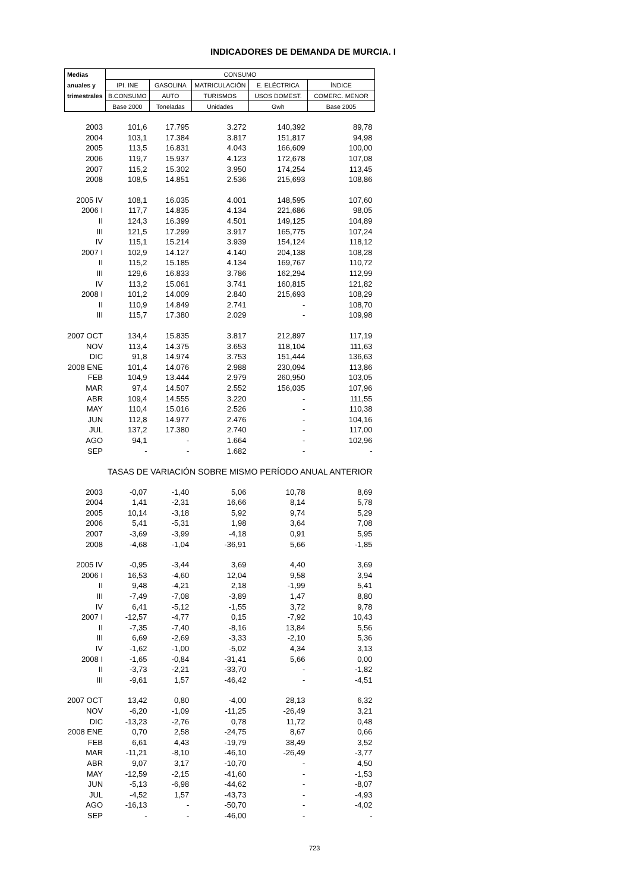INDICADORES DE DEMANDA DE MURCIA. I
| Medias | CONSUMO | | | | |
| --- | --- | --- | --- | --- | --- |
| anuales y | IPI. INE | GASOLINA | MATRICULACIÓN | E. ELÉCTRICA | ÍNDICE |
| trimestrales | B.CONSUMO | AUTO | TURISMOS | USOS DOMEST. | COMERC. MENOR |
| | Base 2000 | Toneladas | Unidades | Gwh | Base 2005 |
| 2003 | 101,6 | 17.795 | 3.272 | 140,392 | 89,78 |
| 2004 | 103,1 | 17.384 | 3.817 | 151,817 | 94,98 |
| 2005 | 113,5 | 16.831 | 4.043 | 166,609 | 100,00 |
| 2006 | 119,7 | 15.937 | 4.123 | 172,678 | 107,08 |
| 2007 | 115,2 | 15.302 | 3.950 | 174,254 | 113,45 |
| 2008 | 108,5 | 14.851 | 2.536 | 215,693 | 108,86 |
| 2005 IV | 108,1 | 16.035 | 4.001 | 148,595 | 107,60 |
| 2006 I | 117,7 | 14.835 | 4.134 | 221,686 | 98,05 |
| II | 124,3 | 16.399 | 4.501 | 149,125 | 104,89 |
| III | 121,5 | 17.299 | 3.917 | 165,775 | 107,24 |
| IV | 115,1 | 15.214 | 3.939 | 154,124 | 118,12 |
| 2007 I | 102,9 | 14.127 | 4.140 | 204,138 | 108,28 |
| II | 115,2 | 15.185 | 4.134 | 169,767 | 110,72 |
| III | 129,6 | 16.833 | 3.786 | 162,294 | 112,99 |
| IV | 113,2 | 15.061 | 3.741 | 160,815 | 121,82 |
| 2008 I | 101,2 | 14.009 | 2.840 | 215,693 | 108,29 |
| II | 110,9 | 14.849 | 2.741 | - | 108,70 |
| III | 115,7 | 17.380 | 2.029 | - | 109,98 |
| 2007 OCT | 134,4 | 15.835 | 3.817 | 212,897 | 117,19 |
| NOV | 113,4 | 14.375 | 3.653 | 118,104 | 111,63 |
| DIC | 91,8 | 14.974 | 3.753 | 151,444 | 136,63 |
| 2008 ENE | 101,4 | 14.076 | 2.988 | 230,094 | 113,86 |
| FEB | 104,9 | 13.444 | 2.979 | 260,950 | 103,05 |
| MAR | 97,4 | 14.507 | 2.552 | 156,035 | 107,96 |
| ABR | 109,4 | 14.555 | 3.220 | - | 111,55 |
| MAY | 110,4 | 15.016 | 2.526 | - | 110,38 |
| JUN | 112,8 | 14.977 | 2.476 | - | 104,16 |
| JUL | 137,2 | 17.380 | 2.740 | - | 117,00 |
| AGO | 94,1 | - | 1.664 | - | 102,96 |
| SEP | - | - | 1.682 | - | - |
| | TASAS DE VARIACIÓN SOBRE MISMO PERÍODO ANUAL ANTERIOR | | | | |
| 2003 | -0,07 | -1,40 | 5,06 | 10,78 | 8,69 |
| 2004 | 1,41 | -2,31 | 16,66 | 8,14 | 5,78 |
| 2005 | 10,14 | -3,18 | 5,92 | 9,74 | 5,29 |
| 2006 | 5,41 | -5,31 | 1,98 | 3,64 | 7,08 |
| 2007 | -3,69 | -3,99 | -4,18 | 0,91 | 5,95 |
| 2008 | -4,68 | -1,04 | -36,91 | 5,66 | -1,85 |
| 2005 IV | -0,95 | -3,44 | 3,69 | 4,40 | 3,69 |
| 2006 I | 16,53 | -4,60 | 12,04 | 9,58 | 3,94 |
| II | 9,48 | -4,21 | 2,18 | -1,99 | 5,41 |
| III | -7,49 | -7,08 | -3,89 | 1,47 | 8,80 |
| IV | 6,41 | -5,12 | -1,55 | 3,72 | 9,78 |
| 2007 I | -12,57 | -4,77 | 0,15 | -7,92 | 10,43 |
| II | -7,35 | -7,40 | -8,16 | 13,84 | 5,56 |
| III | 6,69 | -2,69 | -3,33 | -2,10 | 5,36 |
| IV | -1,62 | -1,00 | -5,02 | 4,34 | 3,13 |
| 2008 I | -1,65 | -0,84 | -31,41 | 5,66 | 0,00 |
| II | -3,73 | -2,21 | -33,70 | - | -1,82 |
| III | -9,61 | 1,57 | -46,42 | - | -4,51 |
| 2007 OCT | 13,42 | 0,80 | -4,00 | 28,13 | 6,32 |
| NOV | -6,20 | -1,09 | -11,25 | -26,49 | 3,21 |
| DIC | -13,23 | -2,76 | 0,78 | 11,72 | 0,48 |
| 2008 ENE | 0,70 | 2,58 | -24,75 | 8,67 | 0,66 |
| FEB | 6,61 | 4,43 | -19,79 | 38,49 | 3,52 |
| MAR | -11,21 | -8,10 | -46,10 | -26,49 | -3,77 |
| ABR | 9,07 | 3,17 | -10,70 | - | 4,50 |
| MAY | -12,59 | -2,15 | -41,60 | - | -1,53 |
| JUN | -5,13 | -6,98 | -44,62 | - | -8,07 |
| JUL | -4,52 | 1,57 | -43,73 | - | -4,93 |
| AGO | -16,13 | - | -50,70 | - | -4,02 |
| SEP | - | - | -46,00 | - | - |
723